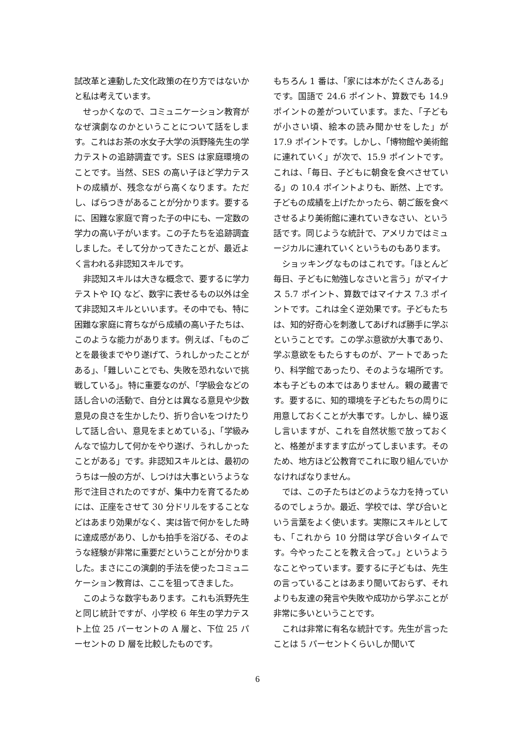試改革と連動した文化政策の在り方ではないかと私は考えています。
せっかくなので、コミュニケーション教育がなぜ演劇なのかということについて話をします。これはお茶の水女子大学の浜野隆先生の学力テストの追跡調査です。SES は家庭環境のことです。当然、SES の高い子ほど学力テストの成績が、残念ながら高くなります。ただし、ばらつきがあることが分かります。要するに、困難な家庭で育った子の中にも、一定数の学力の高い子がいます。この子たちを追跡調査しました。そして分かってきたことが、最近よく言われる非認知スキルです。
非認知スキルは大きな概念で、要するに学力テストや IQ など、数字に表せるもの以外は全て非認知スキルといいます。その中でも、特に困難な家庭に育ちながら成績の高い子たちは、このような能力があります。例えば、「ものごとを最後までやり遂げて、うれしかったことがある」、「難しいことでも、失敗を恐れないで挑戦している」。特に重要なのが、「学級会などの話し合いの活動で、自分とは異なる意見や少数意見の良さを生かしたり、折り合いをつけたりして話し合い、意見をまとめている」、「学級みんなで協力して何かをやり遂げ、うれしかったことがある」です。非認知スキルとは、最初のうちは一般の方が、しつけは大事というような形で注目されたのですが、集中力を育てるためには、正座をさせて 30 分ドリルをすることなどはあまり効果がなく、実は皆で何かをした時に達成感があり、しかも拍手を浴びる、そのような経験が非常に重要だということが分かりました。まさにこの演劇的手法を使ったコミュニケーション教育は、ここを狙ってきました。
このような数字もあります。これも浜野先生と同じ統計ですが、小学校 6 年生の学力テスト上位 25 パーセントの A 層と、下位 25 パーセントの D 層を比較したものです。
もちろん 1 番は、「家には本がたくさんある」です。国語で 24.6 ポイント、算数でも 14.9 ポイントの差がついています。また、「子どもが小さい頃、絵本の読み聞かせをした」が 17.9 ポイントです。しかし、「博物館や美術館に連れていく」が次で、15.9 ポイントです。これは、「毎日、子どもに朝食を食べさせている」の 10.4 ポイントよりも、断然、上です。子どもの成績を上げたかったら、朝ご飯を食べさせるより美術館に連れていきなさい、という話です。同じような統計で、アメリカではミュージカルに連れていくというものもあります。
ショッキングなものはこれです。「ほとんど毎日、子どもに勉強しなさいと言う」がマイナス 5.7 ポイント、算数ではマイナス 7.3 ポイントです。これは全く逆効果です。子どもたちは、知的好奇心を刺激してあげれば勝手に学ぶということです。この学ぶ意欲が大事であり、学ぶ意欲をもたらすものが、アートであったり、科学館であったり、そのような場所です。本も子どもの本ではありません。親の蔵書です。要するに、知的環境を子どもたちの周りに用意しておくことが大事です。しかし、繰り返し言いますが、これを自然状態で放っておくと、格差がますます広がってしまいます。そのため、地方ほど公教育でこれに取り組んでいかなければなりません。
では、この子たちはどのような力を持っているのでしょうか。最近、学校では、学び合いという言葉をよく使います。実際にスキルとしても、「これから 10 分間は学び合いタイムです。今やったことを教え合って。」というようなことやっています。要するに子どもは、先生の言っていることはあまり聞いておらず、それよりも友達の発言や失敗や成功から学ぶことが非常に多いということです。
これは非常に有名な統計です。先生が言ったことは 5 パーセントくらいしか聞いて
6